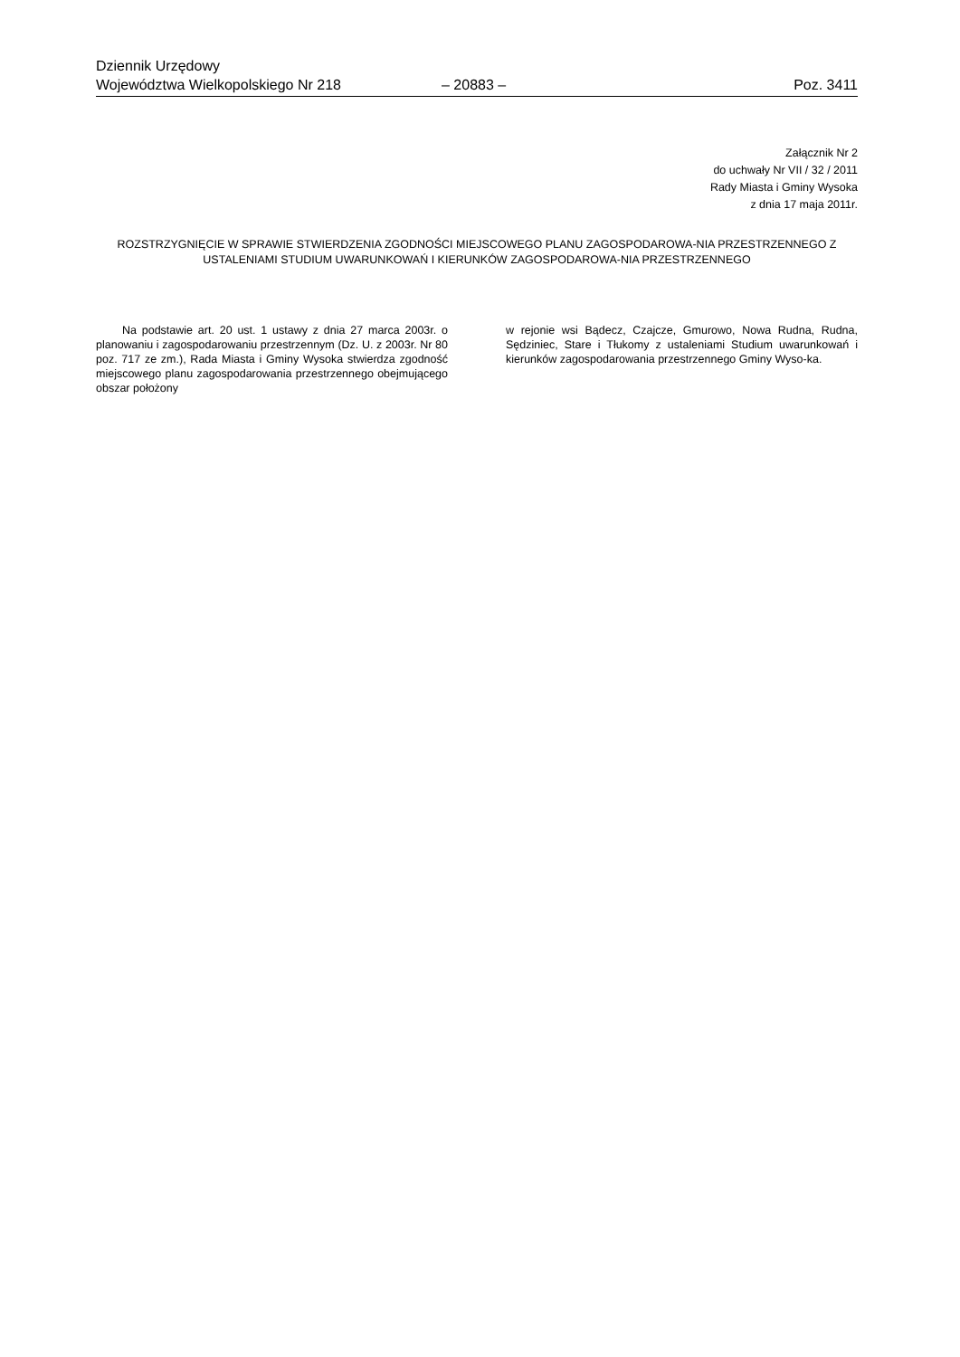Dziennik Urzędowy
Województwa Wielkopolskiego Nr 218 – 20883 – Poz. 3411
Załącznik Nr 2
do uchwały Nr VII / 32 / 2011
Rady Miasta i Gminy Wysoka
z dnia 17 maja 2011r.
ROZSTRZYGNIĘCIE W SPRAWIE STWIERDZENIA ZGODNOŚCI MIEJSCOWEGO PLANU ZAGOSPODAROWA-NIA PRZESTRZENNEGO Z USTALENIAMI STUDIUM UWARUNKOWAŃ I KIERUNKÓW ZAGOSPODAROWA-NIA PRZESTRZENNEGO
Na podstawie art. 20 ust. 1 ustawy z dnia 27 marca 2003r. o planowaniu i zagospodarowaniu przestrzennym (Dz. U. z 2003r. Nr 80 poz. 717 ze zm.), Rada Miasta i Gminy Wysoka stwierdza zgodność miejscowego planu zagospodarowania przestrzennego obejmującego obszar położony
w rejonie wsi Bądecz, Czajcze, Gmurowo, Nowa Rudna, Rudna, Sędziniec, Stare i Tłukomy z ustaleniami Studium uwarunkowań i kierunków zagospodarowania przestrzennego Gminy Wyso-ka.